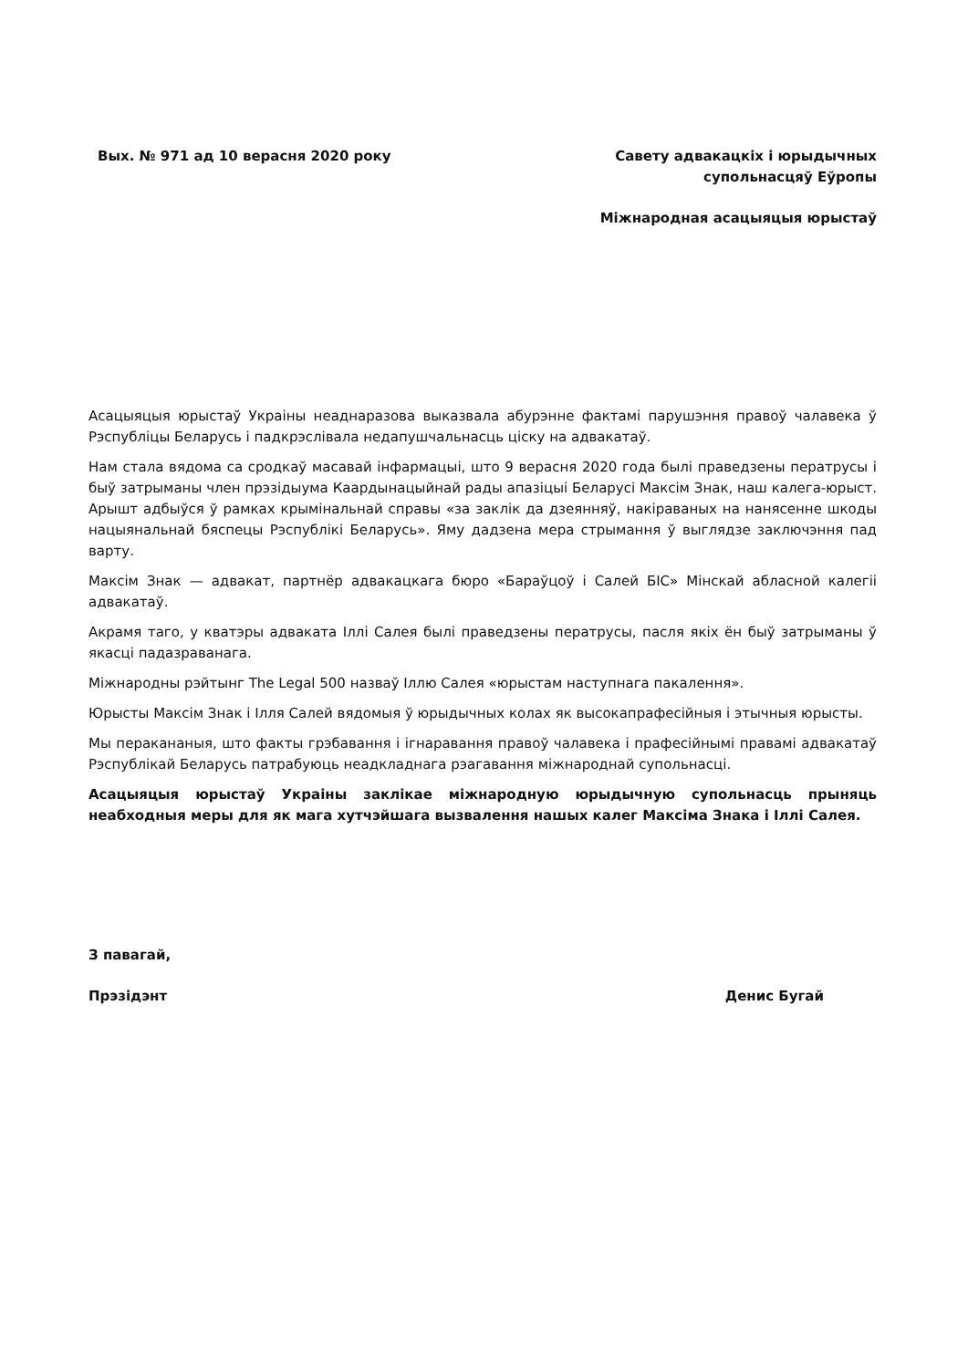Вых. № 971 ад 10 верасня 2020 року
Савету адвакацкіх і юрыдычных
супольнасцяў Еўропы
Міжнародная асацыяцыя юрыстаў
Асацыяцыя юрыстаў Украіны неаднаразова выказвала абурэнне фактамі парушэння правоў чалавека ў Рэспубліцы Беларусь і падкрэслівала недапушчальнасць ціску на адвакатаў.
Нам стала вядома са сродкаў масавай інфармацыі, што 9 верасня 2020 года былі праведзены ператрусы і быў затрыманы член прэзідыума Каардынацыйнай рады апазіцыі Беларусі Максім Знак, наш калега-юрыст. Арышт адбыўся ў рамках крымінальнай справы «за заклік да дзеянняў, накіраваных на нанясенне шкоды нацыянальнай бяспецы Рэспублікі Беларусь». Яму дадзена мера стрымання ў выглядзе заключэння пад варту.
Максім Знак — адвакат, партнёр адвакацкага бюро «Бараўцоў і Салей БІС» Мінскай абласной калегіі адвакатаў.
Акрамя таго, у кватэры адваката Іллі Салея былі праведзены ператрусы, пасля якіх ён быў затрыманы ў якасці падазраванага.
Міжнародны рэйтынг The Legal 500 назваў Іллю Салея «юрыстам наступнага пакалення».
Юрысты Максім Знак і Ілля Салей вядомыя ў юрыдычных колах як высокапрафесійныя і этычныя юрысты.
Мы перакананыя, што факты грэбавання і ігнаравання правоў чалавека і прафесійнымі правамі адвакатаў Рэспублікай Беларусь патрабуюць неадкладнага рэагавання міжнароднай супольнасці.
Асацыяцыя юрыстаў Украіны заклікае міжнародную юрыдычную супольнасць прыняць неабходныя меры для як мага хутчэйшага вызвалення нашых калег Максіма Знака і Іллі Салея.
З павагай,
Прэзідэнт Денис Бугай